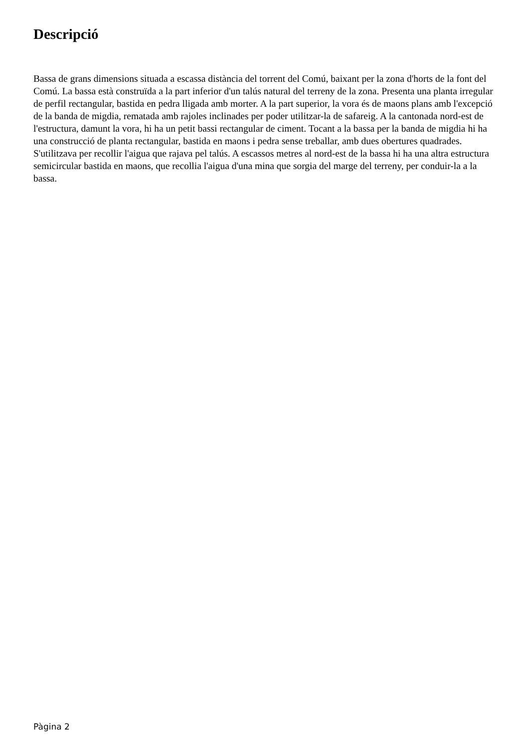Descripció
Bassa de grans dimensions situada a escassa distància del torrent del Comú, baixant per la zona d'horts de la font del Comú. La bassa està construïda a la part inferior d'un talús natural del terreny de la zona. Presenta una planta irregular de perfil rectangular, bastida en pedra lligada amb morter. A la part superior, la vora és de maons plans amb l'excepció de la banda de migdia, rematada amb rajoles inclinades per poder utilitzar-la de safareig. A la cantonada nord-est de l'estructura, damunt la vora, hi ha un petit bassi rectangular de ciment. Tocant a la bassa per la banda de migdia hi ha una construcció de planta rectangular, bastida en maons i pedra sense treballar, amb dues obertures quadrades. S'utilitzava per recollir l'aigua que rajava pel talús. A escassos metres al nord-est de la bassa hi ha una altra estructura semicircular bastida en maons, que recollia l'aigua d'una mina que sorgia del marge del terreny, per conduir-la a la bassa.
Pàgina 2